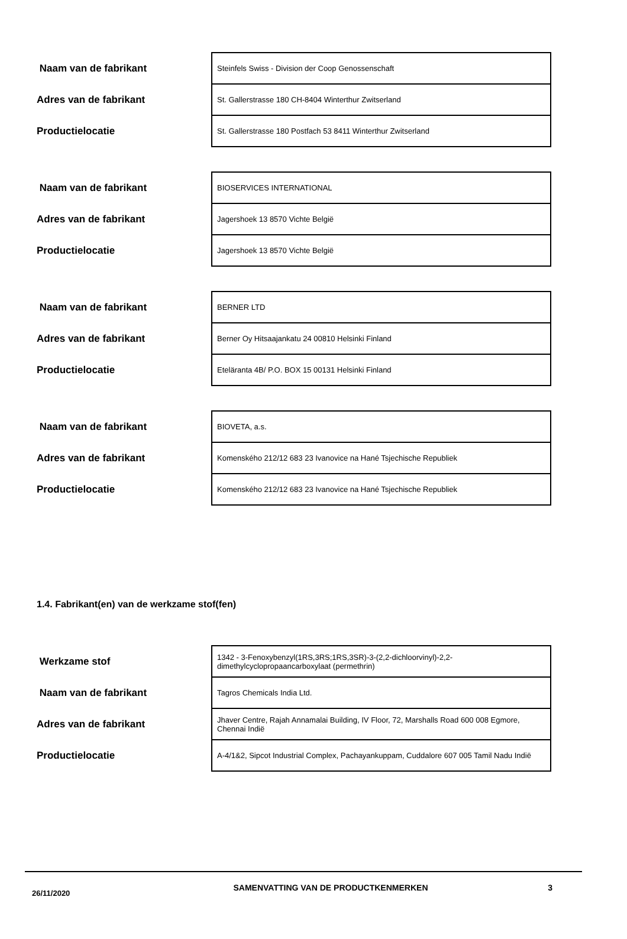| Naam van de fabrikant | Steinfels Swiss - Division der Coop Genossenschaft |
| Adres van de fabrikant | St. Gallerstrasse 180 CH-8404 Winterthur Zwitserland |
| Productielocatie | St. Gallerstrasse 180 Postfach 53 8411 Winterthur Zwitserland |
| Naam van de fabrikant | BIOSERVICES INTERNATIONAL |
| Adres van de fabrikant | Jagershoek 13 8570 Vichte België |
| Productielocatie | Jagershoek 13 8570 Vichte België |
| Naam van de fabrikant | BERNER LTD |
| Adres van de fabrikant | Berner Oy Hitsaajankatu 24 00810 Helsinki Finland |
| Productielocatie | Eteläranta 4B/ P.O. BOX 15 00131 Helsinki Finland |
| Naam van de fabrikant | BIOVETA, a.s. |
| Adres van de fabrikant | Komenského 212/12 683 23 Ivanovice na Hané Tsjechische Republiek |
| Productielocatie | Komenského 212/12 683 23 Ivanovice na Hané Tsjechische Republiek |
1.4. Fabrikant(en) van de werkzame stof(fen)
| Werkzame stof | 1342 - 3-Fenoxybenzyl(1RS,3RS;1RS,3SR)-3-(2,2-dichloorvinyl)-2,2-dimethylcyclopropaancarboxylaat (permethrin) |
| Naam van de fabrikant | Tagros Chemicals India Ltd. |
| Adres van de fabrikant | Jhaver Centre, Rajah Annamalai Building, IV Floor, 72, Marshalls Road 600 008 Egmore, Chennai Indië |
| Productielocatie | A-4/1&2, Sipcot Industrial Complex, Pachayankuppam, Cuddalore 607 005 Tamil Nadu Indië |
26/11/2020
SAMENVATTING VAN DE PRODUCTKENMERKEN 3